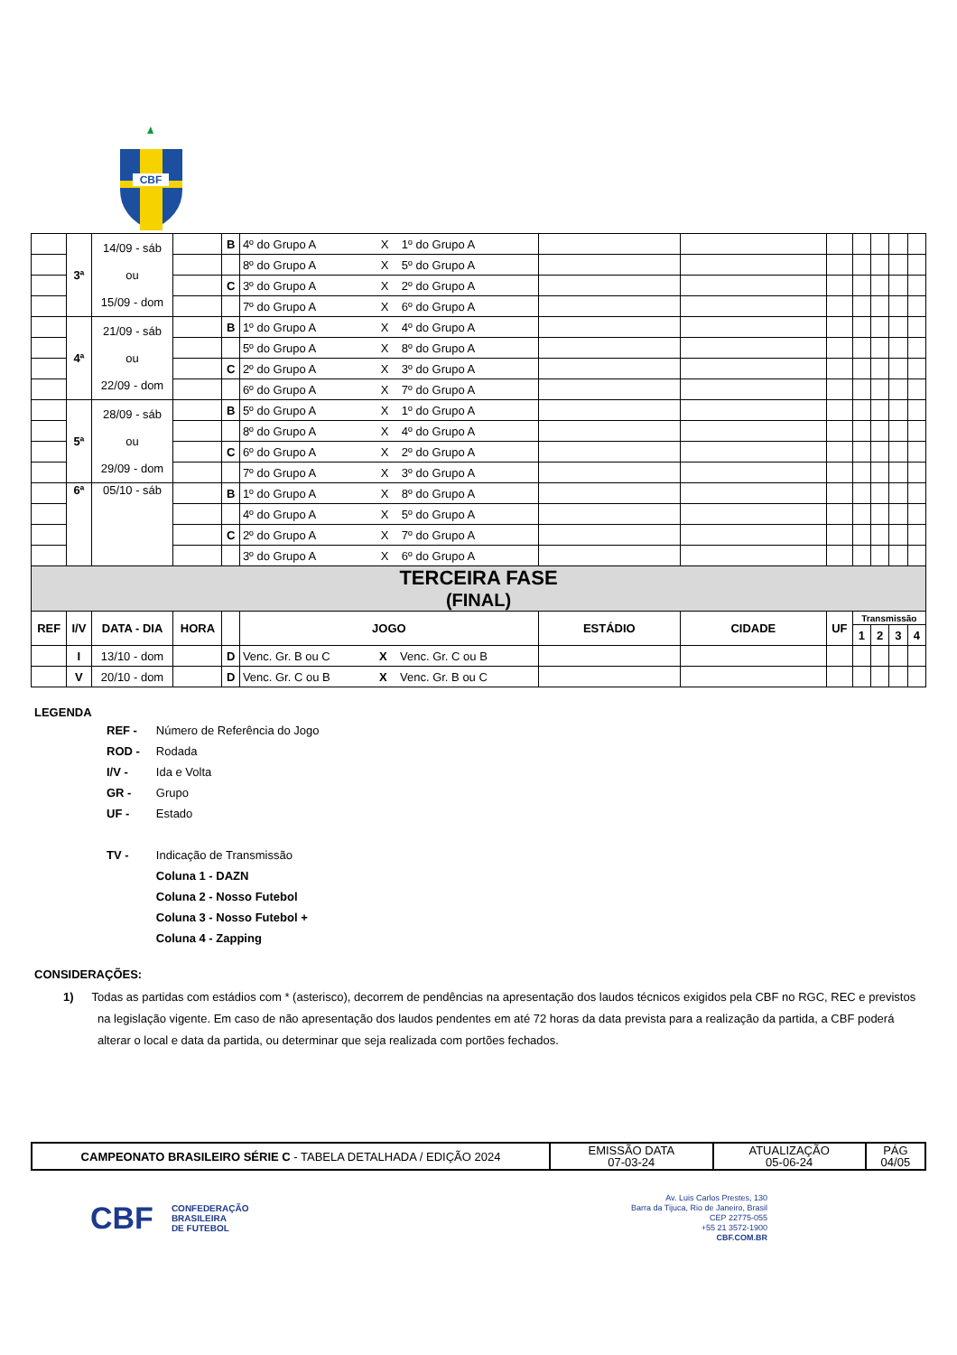CBF
| | 3ª | 14/09 - sáb ou 15/09 - dom | | B | 4º do Grupo A X 1º do Grupo A | | | | | | | |
| | | | | | 8º do Grupo A X 5º do Grupo A | | | | | | | |
| | | | | C | 3º do Grupo A X 2º do Grupo A | | | | | | | |
| | | | | | 7º do Grupo A X 6º do Grupo A | | | | | | | |
| | 4ª | 21/09 - sáb ou 22/09 - dom | | B | 1º do Grupo A X 4º do Grupo A | | | | | | | |
| | | | | | 5º do Grupo A X 8º do Grupo A | | | | | | | |
| | | | | C | 2º do Grupo A X 3º do Grupo A | | | | | | | |
| | | | | | 6º do Grupo A X 7º do Grupo A | | | | | | | |
| | 5ª | 28/09 - sáb ou 29/09 - dom | | B | 5º do Grupo A X 1º do Grupo A | | | | | | | |
| | | | | | 8º do Grupo A X 4º do Grupo A | | | | | | | |
| | | | | C | 6º do Grupo A X 2º do Grupo A | | | | | | | |
| | | | | | 7º do Grupo A X 3º do Grupo A | | | | | | | |
| | 6ª | 05/10 - sáb | | B | 1º do Grupo A X 8º do Grupo A | | | | | | | |
| | | | | | 4º do Grupo A X 5º do Grupo A | | | | | | | |
| | | | | C | 2º do Grupo A X 7º do Grupo A | | | | | | | |
| | | | | | 3º do Grupo A X 6º do Grupo A | | | | | | | |
| TERCEIRA FASE (FINAL) | | | | | | | | | | | | |
| REF | I/V | DATA - DIA | HORA | | JOGO | ESTÁDIO | CIDADE | UF | Transmissão | | | |
| | | | | | | | | | 1 | 2 | 3 | 4 |
| | I | 13/10 - dom | | D | Venc. Gr. B ou C X Venc. Gr. C ou B | | | | | | | |
| | V | 20/10 - dom | | D | Venc. Gr. C ou B X Venc. Gr. B ou C | | | | | | | |
LEGENDA
| REF - | Número de Referência do Jogo |
| ROD - | Rodada |
| I/V - | Ida e Volta |
| GR - | Grupo |
| UF - | Estado |
| TV - | Indicação de Transmissão |
| | Coluna 1 - DAZN |
| | Coluna 2 - Nosso Futebol |
| | Coluna 3 - Nosso Futebol + |
| | Coluna 4 - Zapping |
CONSIDERAÇÕES:
1) Todas as partidas com estádios com * (asterisco), decorrem de pendências na apresentação dos laudos técnicos exigidos pela CBF no RGC, REC e previstos na legislação vigente. Em caso de não apresentação dos laudos pendentes em até 72 horas da data prevista para a realização da partida, a CBF poderá alterar o local e data da partida, ou determinar que seja realizada com portões fechados.
| CAMPEONATO BRASILEIRO SÉRIE C - TABELA DETALHADA / EDIÇÃO 2024 | EMISSÃO DATA 07-03-24 | ATUALIZAÇÃO 05-06-24 | PÁG 04/05 |
CBF CONFEDERAÇÃO
BRASILEIRA
DE FUTEBOL
Av. Luis Carlos Prestes, 130
Barra da Tijuca, Rio de Janeiro, Brasil
CEP 22775-055
+55 21 3572-1900
CBF.COM.BR